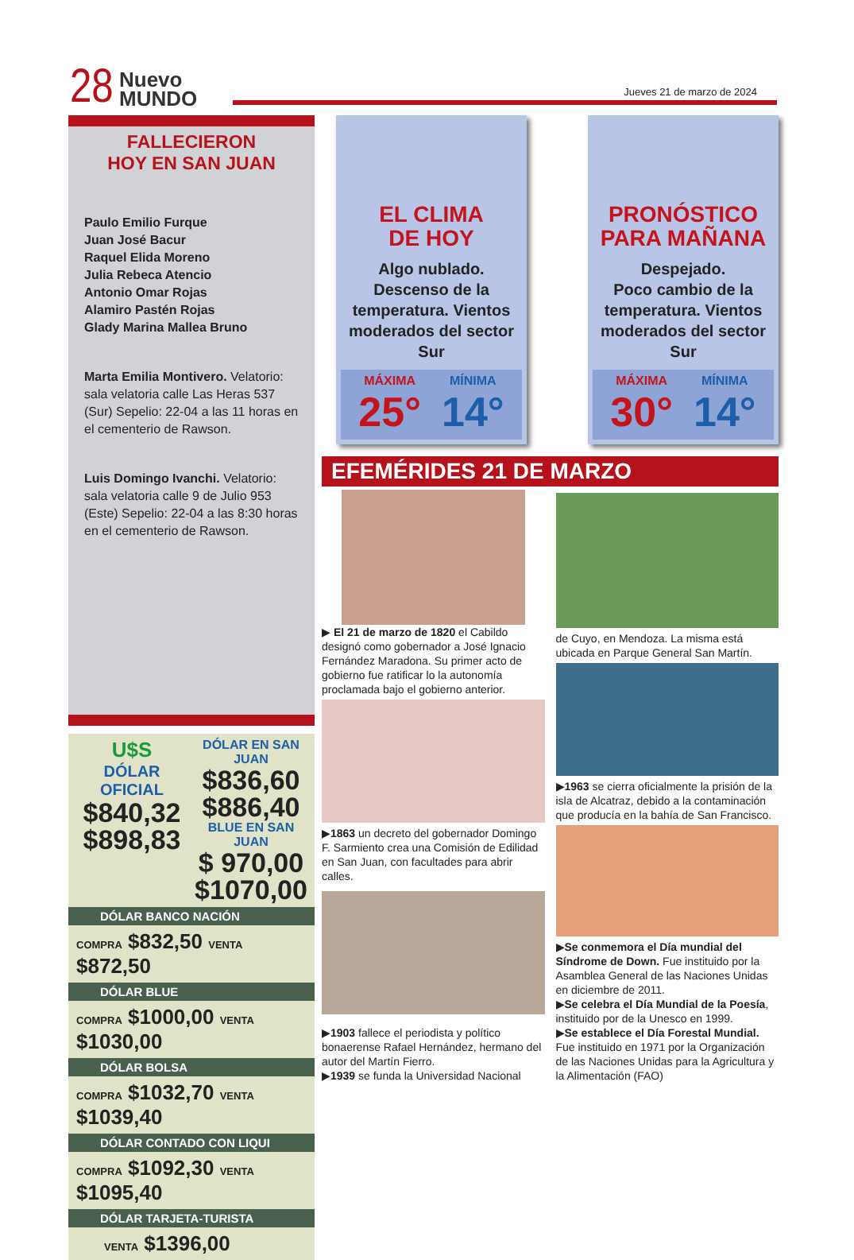28
Nuevo
MUNDO
Jueves 21 de marzo de 2024
FALLECIERON
HOY EN SAN JUAN
Paulo Emilio Furque
Juan José Bacur
Raquel Elida Moreno
Julia Rebeca Atencio
Antonio Omar Rojas
Alamiro Pastén Rojas
Glady Marina Mallea Bruno
Marta Emilia Montivero. Velatorio: sala velatoria calle Las Heras 537 (Sur) Sepelio: 22-04 a las 11 horas en el cementerio de Rawson.
Luis Domingo Ivanchi. Velatorio: sala velatoria calle 9 de Julio 953 (Este) Sepelio: 22-04 a las 8:30 horas en el cementerio de Rawson.
U$S
DÓLAR OFICIAL
$840,32
$898,83
DÓLAR EN SAN JUAN
$836,60
$886,40
BLUE EN SAN JUAN
$ 970,00
$1070,00
DÓLAR BANCO NACIÓN
COMPRA $832,50 VENTA $872,50
DÓLAR BLUE
COMPRA $1000,00 VENTA $1030,00
DÓLAR BOLSA
COMPRA $1032,70 VENTA $1039,40
DÓLAR CONTADO CON LIQUI
COMPRA $1092,30 VENTA $1095,40
DÓLAR TARJETA-TURISTA
VENTA $1396,00
EL CLIMA
DE HOY
Algo nublado.
Descenso de la temperatura. Vientos moderados del sector Sur
MÁXIMA MÍNIMA 25°14°
PRONÓSTICO
PARA MAÑANA
Despejado.
Poco cambio de la temperatura. Vientos moderados del sector Sur
MÁXIMA MÍNIMA 30°14°
EFEMÉRIDES 21 DE MARZO
▶ El 21 de marzo de 1820 el Cabildo designó como gobernador a José Ignacio Fernández Maradona. Su primer acto de gobierno fue ratificar lo la autonomía proclamada bajo el gobierno anterior.
▶1863 un decreto del gobernador Domingo F. Sarmiento crea una Comisión de Edilidad en San Juan, con facultades para abrir calles.
▶1903 fallece el periodista y político bonaerense Rafael Hernández, hermano del autor del Martín Fierro.
▶1939 se funda la Universidad Nacional
de Cuyo, en Mendoza. La misma está ubicada en Parque General San Martín.
▶1963 se cierra oficialmente la prisión de la isla de Alcatraz, debido a la contaminación que producía en la bahía de San Francisco.
▶Se conmemora el Día mundial del Síndrome de Down. Fue instituido por la Asamblea General de las Naciones Unidas en diciembre de 2011.
▶Se celebra el Día Mundial de la Poesía, instituido por de la Unesco en 1999.
▶Se establece el Día Forestal Mundial. Fue instituido en 1971 por la Organización de las Naciones Unidas para la Agricultura y la Alimentación (FAO)